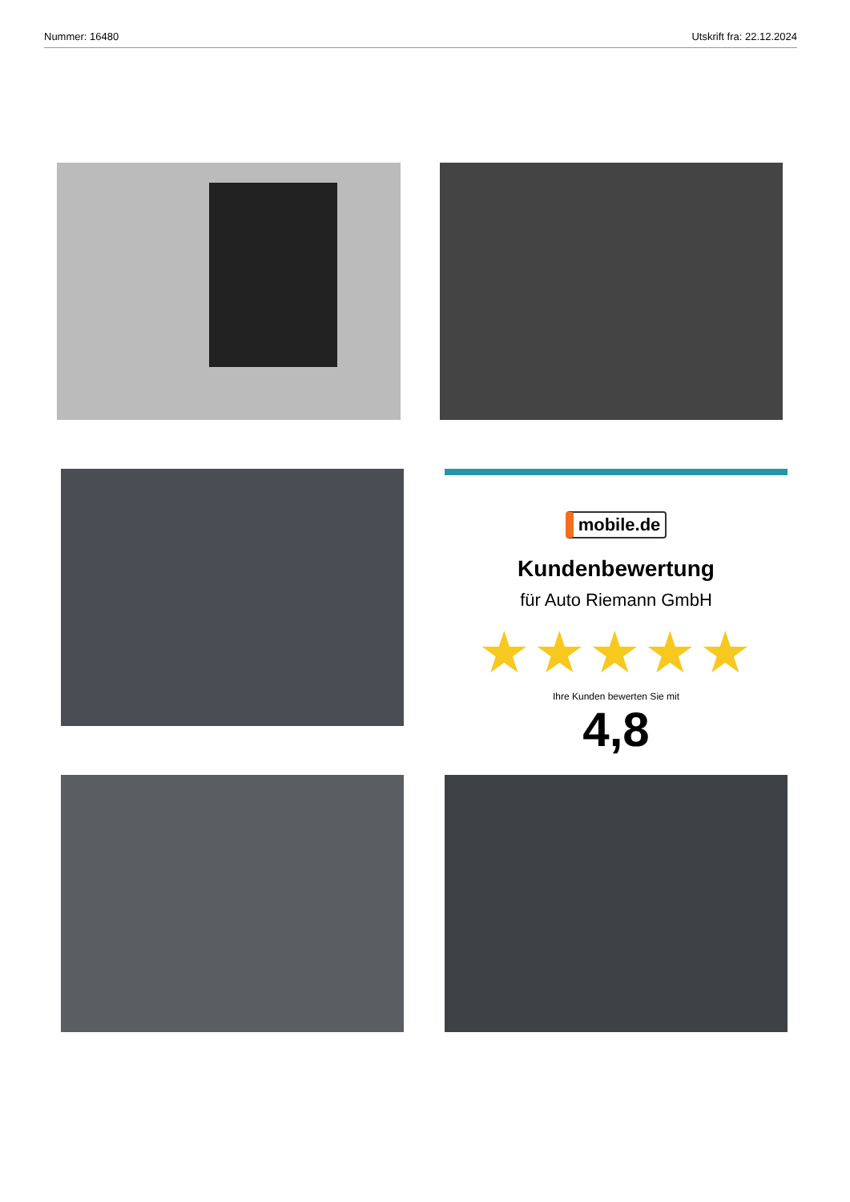Nummer: 16480 Utskrift fra: 22.12.2024
mobile.de
Kundenbewertung
für Auto Riemann GmbH
★★★★★
Ihre Kunden bewerten Sie mit
4,8